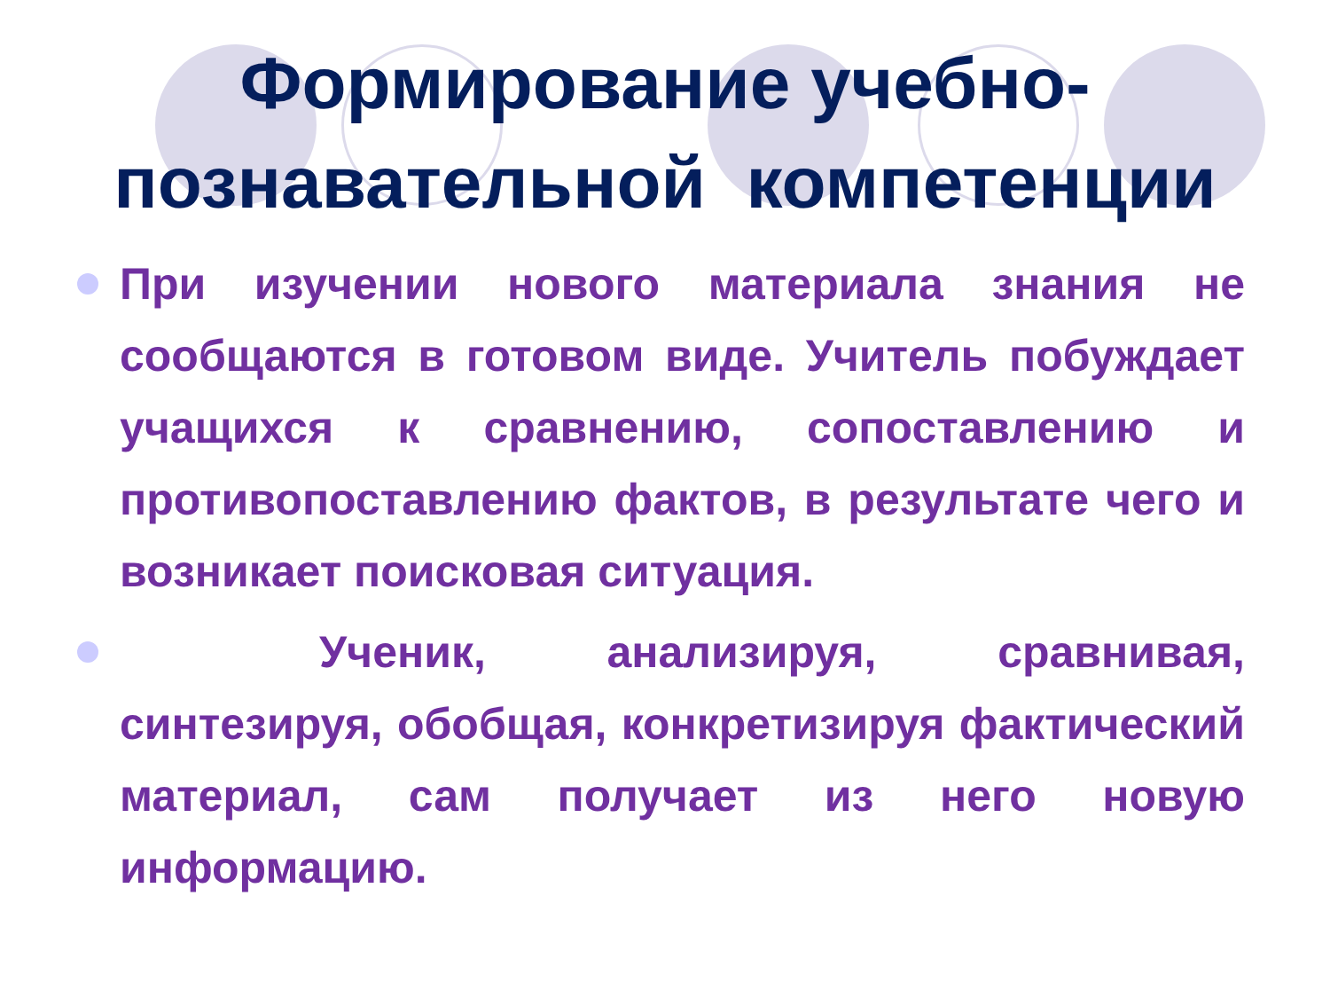Формирование учебно-
познавательной компетенции
При изучении нового материала знания не сообщаются в готовом виде. Учитель побуждает учащихся к сравнению, сопоставлению и противопоставлению фактов, в результате чего и возникает поисковая ситуация.
Ученик, анализируя, сравнивая, синтезируя, обобщая, конкретизируя фактический материал, сам получает из него новую информацию.